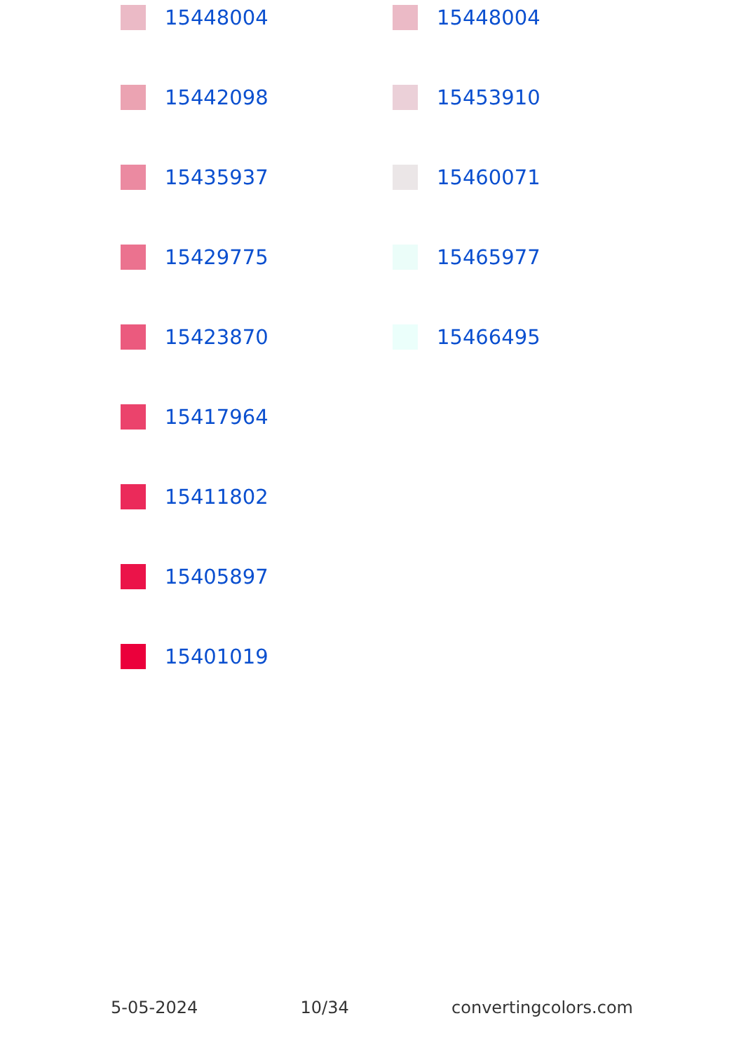15448004
15442098
15435937
15429775
15423870
15417964
15411802
15405897
15401019
15448004
15453910
15460071
15465977
15466495
5-05-2024 10/34 convertingcolors.com